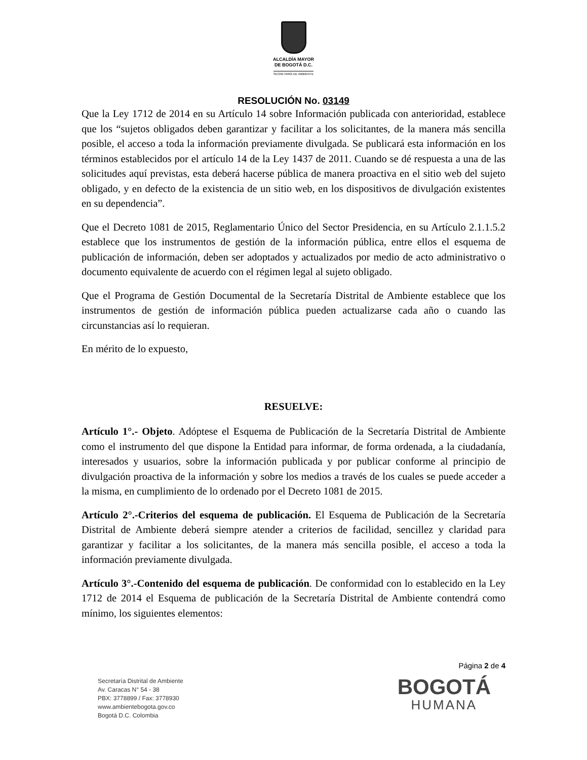ALCALDÍA MAYOR
DE BOGOTÁ D.C.
SECRETARÍA DE AMBIENTE
RESOLUCIÓN No. 03149
Que la Ley 1712 de 2014 en su Artículo 14 sobre Información publicada con anterioridad, establece que los “sujetos obligados deben garantizar y facilitar a los solicitantes, de la manera más sencilla posible, el acceso a toda la información previamente divulgada. Se publicará esta información en los términos establecidos por el artículo 14 de la Ley 1437 de 2011. Cuando se dé respuesta a una de las solicitudes aquí previstas, esta deberá hacerse pública de manera proactiva en el sitio web del sujeto obligado, y en defecto de la existencia de un sitio web, en los dispositivos de divulgación existentes en su dependencia”.
Que el Decreto 1081 de 2015, Reglamentario Único del Sector Presidencia, en su Artículo 2.1.1.5.2 establece que los instrumentos de gestión de la información pública, entre ellos el esquema de publicación de información, deben ser adoptados y actualizados por medio de acto administrativo o documento equivalente de acuerdo con el régimen legal al sujeto obligado.
Que el Programa de Gestión Documental de la Secretaría Distrital de Ambiente establece que los instrumentos de gestión de información pública pueden actualizarse cada año o cuando las circunstancias así lo requieran.
En mérito de lo expuesto,
RESUELVE:
Artículo 1°.- Objeto. Adóptese el Esquema de Publicación de la Secretaría Distrital de Ambiente como el instrumento del que dispone la Entidad para informar, de forma ordenada, a la ciudadanía, interesados y usuarios, sobre la información publicada y por publicar conforme al principio de divulgación proactiva de la información y sobre los medios a través de los cuales se puede acceder a la misma, en cumplimiento de lo ordenado por el Decreto 1081 de 2015.
Artículo 2°.-Criterios del esquema de publicación. El Esquema de Publicación de la Secretaría Distrital de Ambiente deberá siempre atender a criterios de facilidad, sencillez y claridad para garantizar y facilitar a los solicitantes, de la manera más sencilla posible, el acceso a toda la información previamente divulgada.
Artículo 3°.-Contenido del esquema de publicación. De conformidad con lo establecido en la Ley 1712 de 2014 el Esquema de publicación de la Secretaría Distrital de Ambiente contendrá como mínimo, los siguientes elementos:
Página 2 de 4
Secretaría Distrital de Ambiente
Av. Caracas N° 54 - 38
PBX: 3778899 / Fax: 3778930
www.ambientebogota.gov.co
Bogotá D.C. Colombia
BOGOTÁ
HUMANA